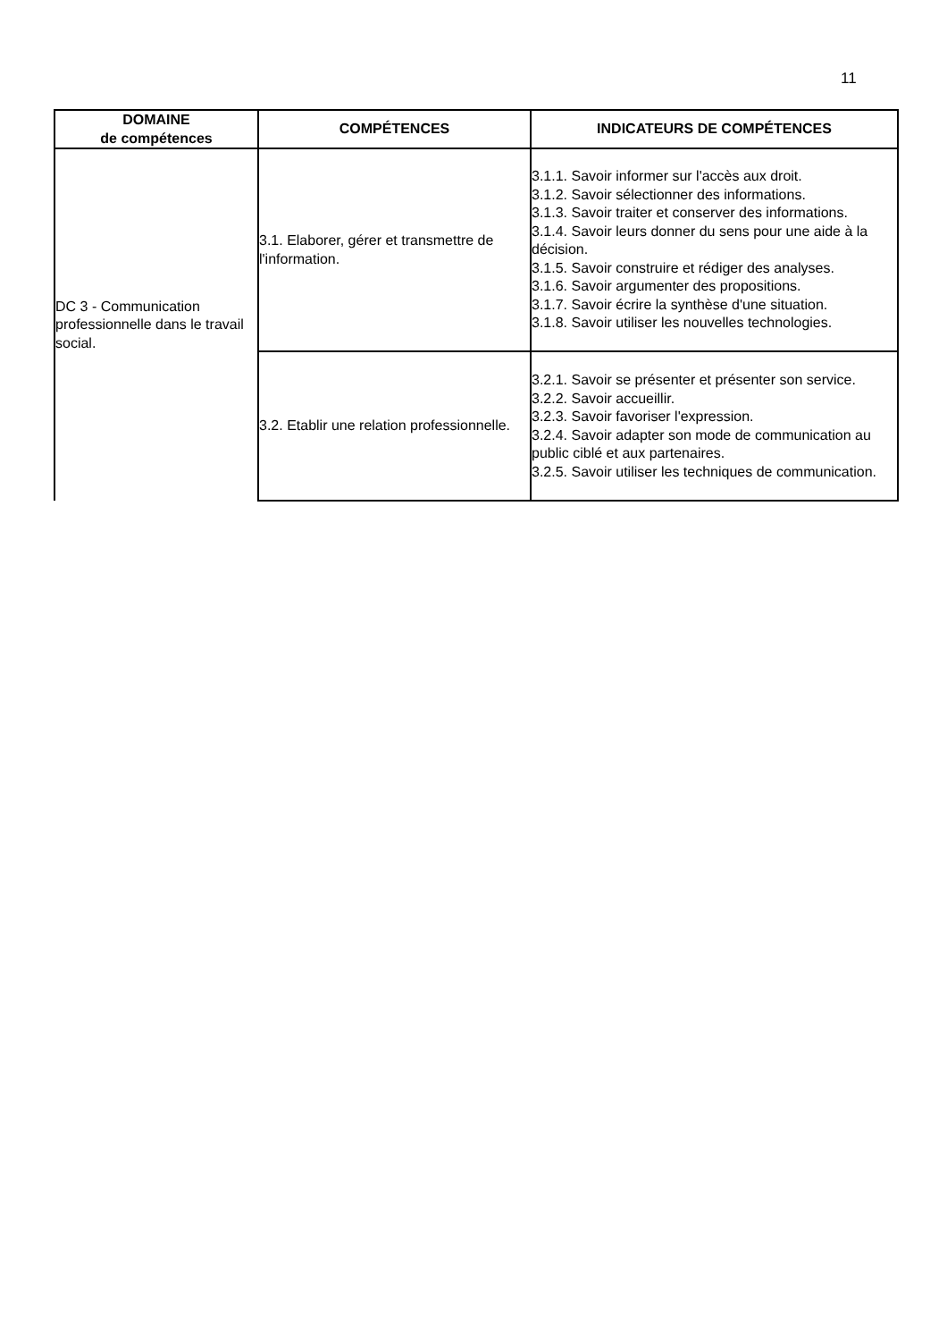11
| DOMAINE de compétences | COMPÉTENCES | INDICATEURS DE COMPÉTENCES |
| --- | --- | --- |
| DC 3 - Communication professionnelle dans le travail social. | 3.1. Elaborer, gérer et transmettre de l'information. | 3.1.1. Savoir informer sur l'accès aux droit. 3.1.2. Savoir sélectionner des informations. 3.1.3. Savoir traiter et conserver des informations. 3.1.4. Savoir leurs donner du sens pour une aide à la décision. 3.1.5. Savoir construire et rédiger des analyses. 3.1.6. Savoir argumenter des propositions. 3.1.7. Savoir écrire la synthèse d'une situation. 3.1.8. Savoir utiliser les nouvelles technologies. |
| | 3.2. Etablir une relation professionnelle. | 3.2.1. Savoir se présenter et présenter son service. 3.2.2. Savoir accueillir. 3.2.3. Savoir favoriser l'expression. 3.2.4. Savoir adapter son mode de communication au public ciblé et aux partenaires. 3.2.5. Savoir utiliser les techniques de communication. |